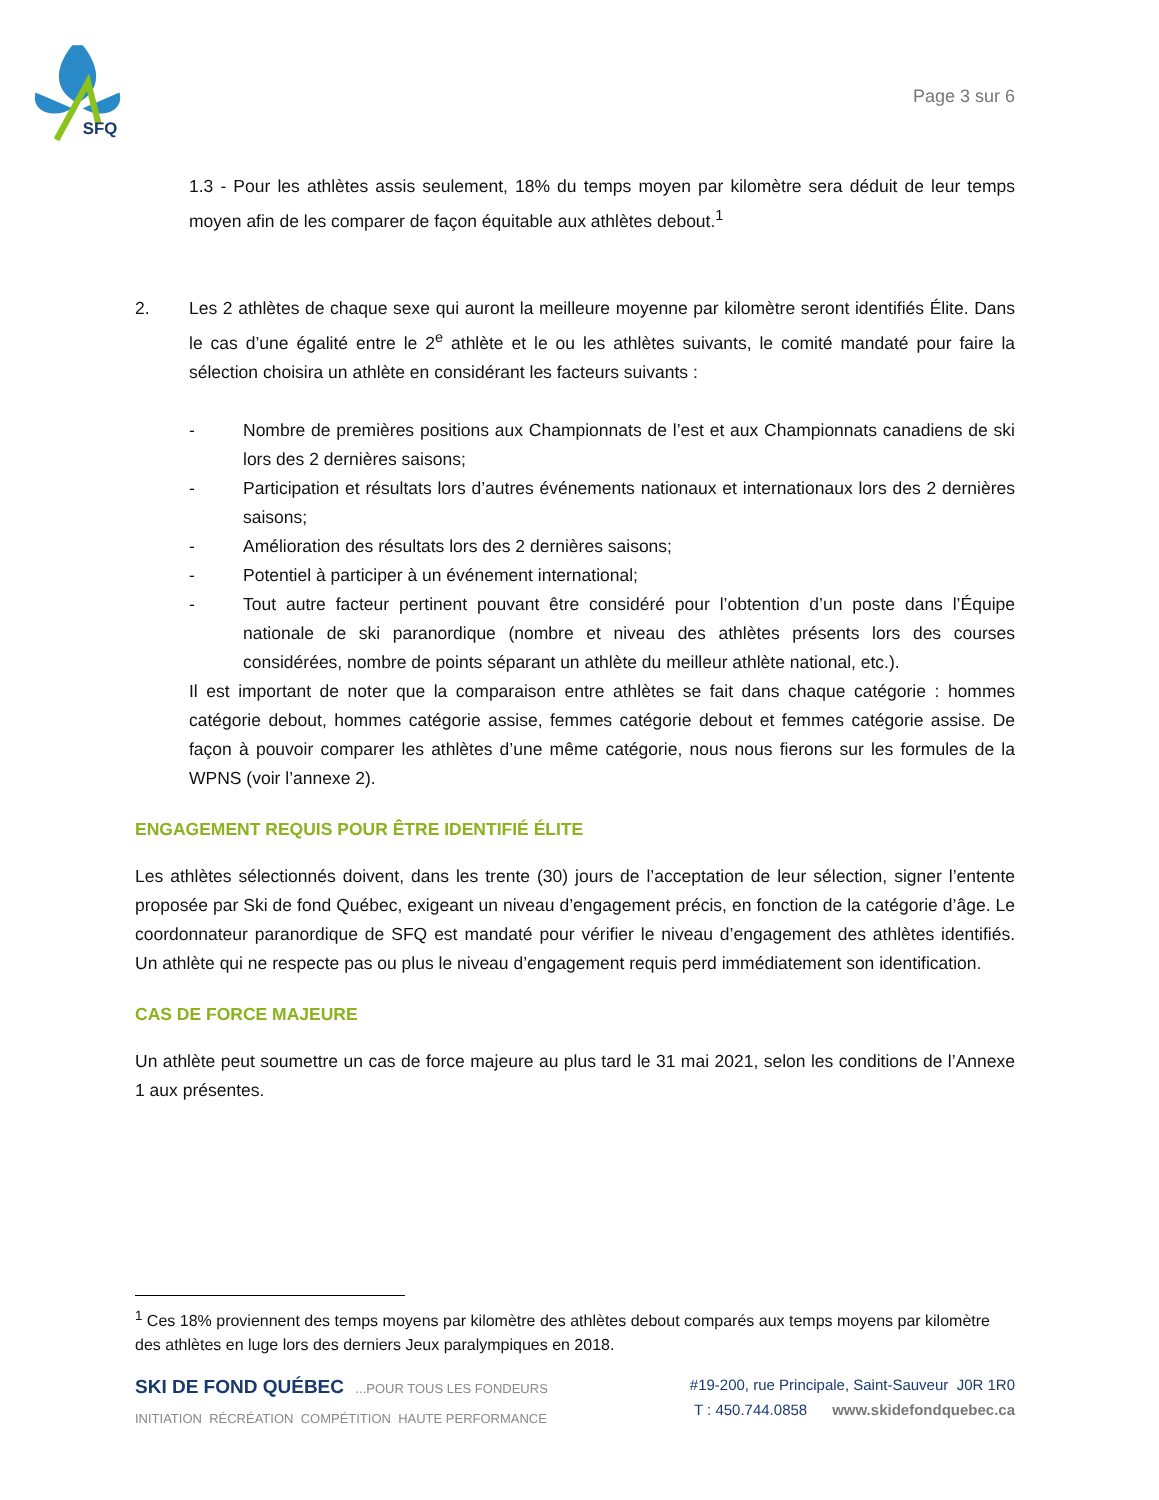SFQ
Page 3 sur 6
1.3 - Pour les athlètes assis seulement, 18% du temps moyen par kilomètre sera déduit de leur temps moyen afin de les comparer de façon équitable aux athlètes debout.<sup>1</sup>
2. Les 2 athlètes de chaque sexe qui auront la meilleure moyenne par kilomètre seront identifiés Élite. Dans le cas d’une égalité entre le 2<sup>e</sup> athlète et le ou les athlètes suivants, le comité mandaté pour faire la sélection choisira un athlète en considérant les facteurs suivants :
- Nombre de premières positions aux Championnats de l’est et aux Championnats canadiens de ski lors des 2 dernières saisons;
- Participation et résultats lors d’autres événements nationaux et internationaux lors des 2 dernières saisons;
- Amélioration des résultats lors des 2 dernières saisons;
- Potentiel à participer à un événement international;
- Tout autre facteur pertinent pouvant être considéré pour l’obtention d’un poste dans l’Équipe nationale de ski paranordique (nombre et niveau des athlètes présents lors des courses considérées, nombre de points séparant un athlète du meilleur athlète national, etc.).
Il est important de noter que la comparaison entre athlètes se fait dans chaque catégorie : hommes catégorie debout, hommes catégorie assise, femmes catégorie debout et femmes catégorie assise. De façon à pouvoir comparer les athlètes d’une même catégorie, nous nous fierons sur les formules de la WPNS (voir l’annexe 2).
ENGAGEMENT REQUIS POUR ÊTRE IDENTIFIÉ ÉLITE
Les athlètes sélectionnés doivent, dans les trente (30) jours de l’acceptation de leur sélection, signer l’entente proposée par Ski de fond Québec, exigeant un niveau d’engagement précis, en fonction de la catégorie d’âge. Le coordonnateur paranordique de SFQ est mandaté pour vérifier le niveau d’engagement des athlètes identifiés. Un athlète qui ne respecte pas ou plus le niveau d’engagement requis perd immédiatement son identification.
CAS DE FORCE MAJEURE
Un athlète peut soumettre un cas de force majeure au plus tard le 31 mai 2021, selon les conditions de l’Annexe 1 aux présentes.
<sup>1</sup> Ces 18% proviennent des temps moyens par kilomètre des athlètes debout comparés aux temps moyens par kilomètre des athlètes en luge lors des derniers Jeux paralympiques en 2018.
SKI DE FOND QUÉBEC ...POUR TOUS LES FONDEURS
INITIATION RÉCRÉATION COMPÉTITION HAUTE PERFORMANCE
#19-200, rue Principale, Saint-Sauveur J0R 1R0
T : 450.744.0858 www.skidefondquebec.ca